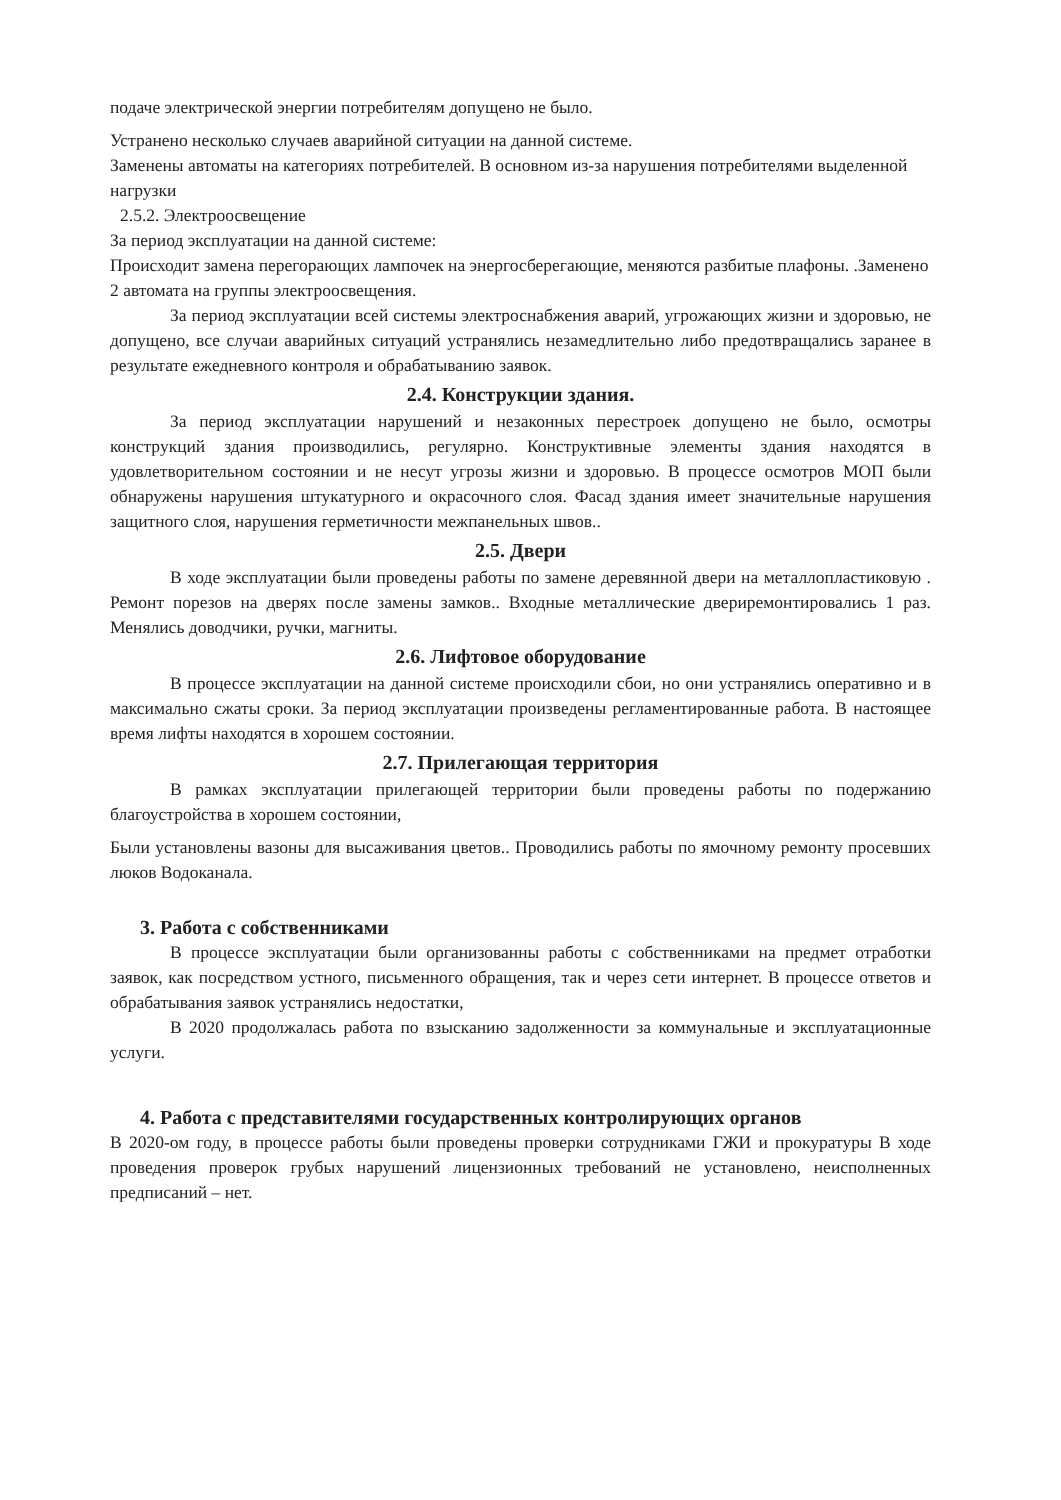подаче электрической энергии потребителям допущено не было.
Устранено несколько случаев аварийной ситуации на данной системе.
Заменены автоматы на категориях потребителей. В основном из-за нарушения потребителями выделенной нагрузки
2.5.2. Электроосвещение
За период эксплуатации на данной системе:
Происходит замена перегорающих лампочек на энергосберегающие, меняются разбитые плафоны. .Заменено 2 автомата на группы электроосвещения.
За период эксплуатации всей системы электроснабжения аварий, угрожающих жизни и здоровью, не допущено, все случаи аварийных ситуаций устранялись незамедлительно либо предотвращались заранее в результате ежедневного контроля и обрабатыванию заявок.
2.4. Конструкции здания.
За период эксплуатации нарушений и незаконных перестроек допущено не было, осмотры конструкций здания производились, регулярно. Конструктивные элементы здания находятся в удовлетворительном состоянии и не несут угрозы жизни и здоровью. В процессе осмотров МОП были обнаружены нарушения штукатурного и окрасочного слоя. Фасад здания имеет значительные нарушения защитного слоя, нарушения герметичности межпанельных швов..
2.5. Двери
В ходе эксплуатации были проведены работы по замене деревянной двери на металлопластиковую . Ремонт порезов на дверях после замены замков.. Входные металлические двериремонтировались 1 раз. Менялись доводчики, ручки, магниты.
2.6. Лифтовое оборудование
В процессе эксплуатации на данной системе происходили сбои, но они устранялись оперативно и в максимально сжаты сроки. За период эксплуатации произведены регламентированные работа. В настоящее время лифты находятся в хорошем состоянии.
2.7. Прилегающая территория
В рамках эксплуатации прилегающей территории были проведены работы по подержанию благоустройства в хорошем состоянии,
Были установлены вазоны для высаживания цветов.. Проводились работы по ямочному ремонту просевших люков Водоканала.
3. Работа с собственниками
В процессе эксплуатации были организованны работы с собственниками на предмет отработки заявок, как посредством устного, письменного обращения, так и через сети интернет. В процессе ответов и обрабатывания заявок устранялись недостатки,
В 2020 продолжалась работа по взысканию задолженности за коммунальные и эксплуатационные услуги.
4. Работа с представителями государственных контролирующих органов
В 2020-ом году, в процессе работы были проведены проверки сотрудниками ГЖИ и прокуратуры В ходе проведения проверок грубых нарушений лицензионных требований не установлено, неисполненных предписаний – нет.